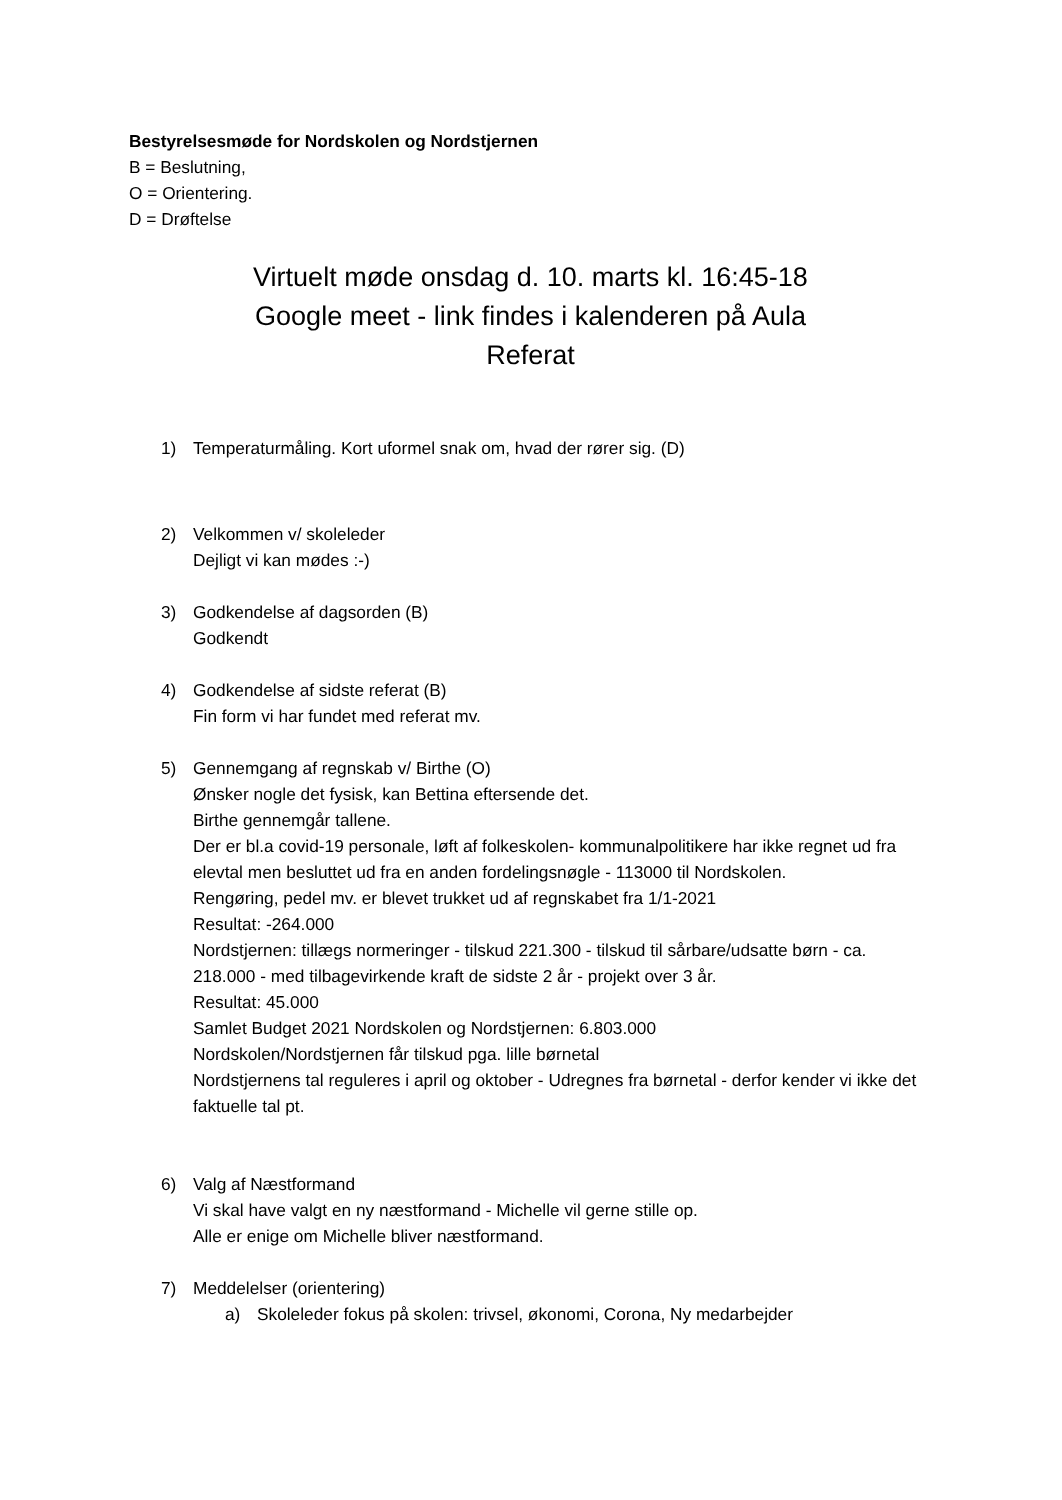Bestyrelsesmøde for Nordskolen og Nordstjernen
B = Beslutning,
O = Orientering.
D = Drøftelse
Virtuelt møde onsdag d. 10. marts kl. 16:45-18
Google meet - link findes i kalenderen på Aula
Referat
1) Temperaturmåling. Kort uformel snak om, hvad der rører sig. (D)
2) Velkommen v/ skoleleder
Dejligt vi kan mødes :-)
3) Godkendelse af dagsorden (B)
Godkendt
4) Godkendelse af sidste referat (B)
Fin form vi har fundet med referat mv.
5) Gennemgang af regnskab v/ Birthe (O)
Ønsker nogle det fysisk, kan Bettina eftersende det.
Birthe gennemgår tallene.
Der er bl.a covid-19 personale, løft af folkeskolen- kommunalpolitikere har ikke regnet ud fra elevtal men besluttet ud fra en anden fordelingsnøgle - 113000 til Nordskolen.
Rengøring, pedel mv. er blevet trukket ud af regnskabet fra 1/1-2021
Resultat: -264.000
Nordstjernen: tillægs normeringer - tilskud 221.300 - tilskud til sårbare/udsatte børn - ca. 218.000 - med tilbagevirkende kraft de sidste 2 år - projekt over 3 år.
Resultat: 45.000
Samlet Budget 2021 Nordskolen og Nordstjernen: 6.803.000
Nordskolen/Nordstjernen får tilskud pga. lille børnetal
Nordstjernens tal reguleres i april og oktober - Udregnes fra børnetal - derfor kender vi ikke det faktuelle tal pt.
6) Valg af Næstformand
Vi skal have valgt en ny næstformand - Michelle vil gerne stille op.
Alle er enige om Michelle bliver næstformand.
7) Meddelelser (orientering)
a) Skoleleder fokus på skolen: trivsel, økonomi, Corona, Ny medarbejder